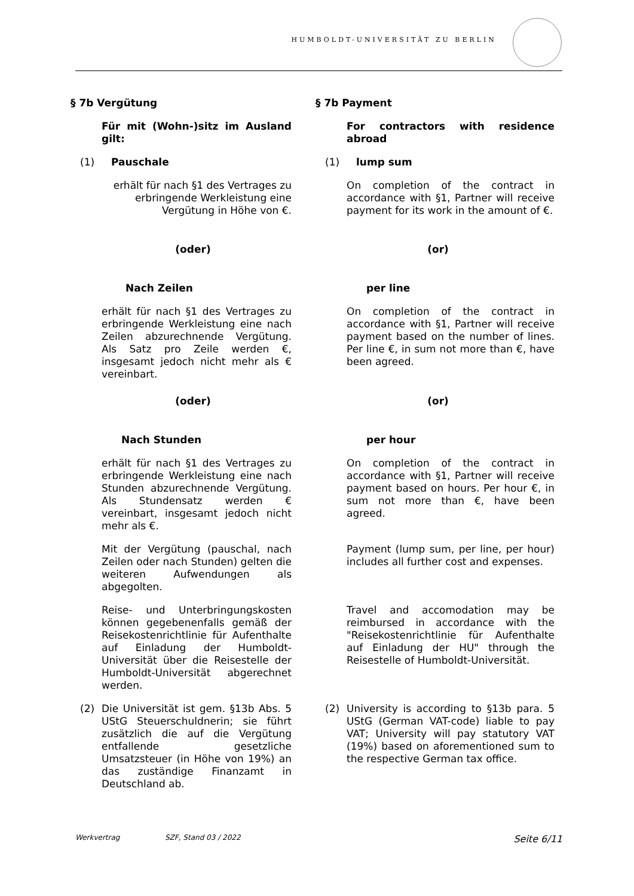HUMBOLDT-UNIVERSITÄT ZU BERLIN
§ 7b Vergütung § 7b Payment
Für mit (Wohn-)sitz im Ausland gilt: For contractors with residence abroad
(1) Pauschale (1) lump sum
erhält für nach §1 des Vertrages zu erbringende Werkleistung eine Vergütung in Höhe von €.
On completion of the contract in accordance with §1, Partner will receive payment for its work in the amount of €.
(oder) (or)
Nach Zeilen per line
erhält für nach §1 des Vertrages zu erbringende Werkleistung eine nach Zeilen abzurechnende Vergütung. Als Satz pro Zeile werden €, insgesamt jedoch nicht mehr als € vereinbart.
On completion of the contract in accordance with §1, Partner will receive payment based on the number of lines. Per line €, in sum not more than €, have been agreed.
(oder) (or)
Nach Stunden per hour
erhält für nach §1 des Vertrages zu erbringende Werkleistung eine nach Stunden abzurechnende Vergütung. Als Stundensatz werden € vereinbart, insgesamt jedoch nicht mehr als €.
On completion of the contract in accordance with §1, Partner will receive payment based on hours. Per hour €, in sum not more than €, have been agreed.
Mit der Vergütung (pauschal, nach Zeilen oder nach Stunden) gelten die weiteren Aufwendungen als abgegolten.
Payment (lump sum, per line, per hour) includes all further cost and expenses.
Reise- und Unterbringungskosten können gegebenenfalls gemäß der Reisekostenrichtlinie für Aufenthalte auf Einladung der Humboldt-Universität über die Reisestelle der Humboldt-Universität abgerechnet werden.
Travel and accomodation may be reimbursed in accordance with the "Reisekostenrichtlinie für Aufenthalte auf Einladung der HU" through the Reisestelle of Humboldt-Universität.
(2) Die Universität ist gem. §13b Abs. 5 UStG Steuerschuldnerin; sie führt zusätzlich die auf die Vergütung entfallende gesetzliche Umsatzsteuer (in Höhe von 19%) an das zuständige Finanzamt in Deutschland ab.
(2) University is according to §13b para. 5 UStG (German VAT-code) liable to pay VAT; University will pay statutory VAT (19%) based on aforementioned sum to the respective German tax office.
Werkvertrag SZF, Stand 03 / 2022 Seite 6/11